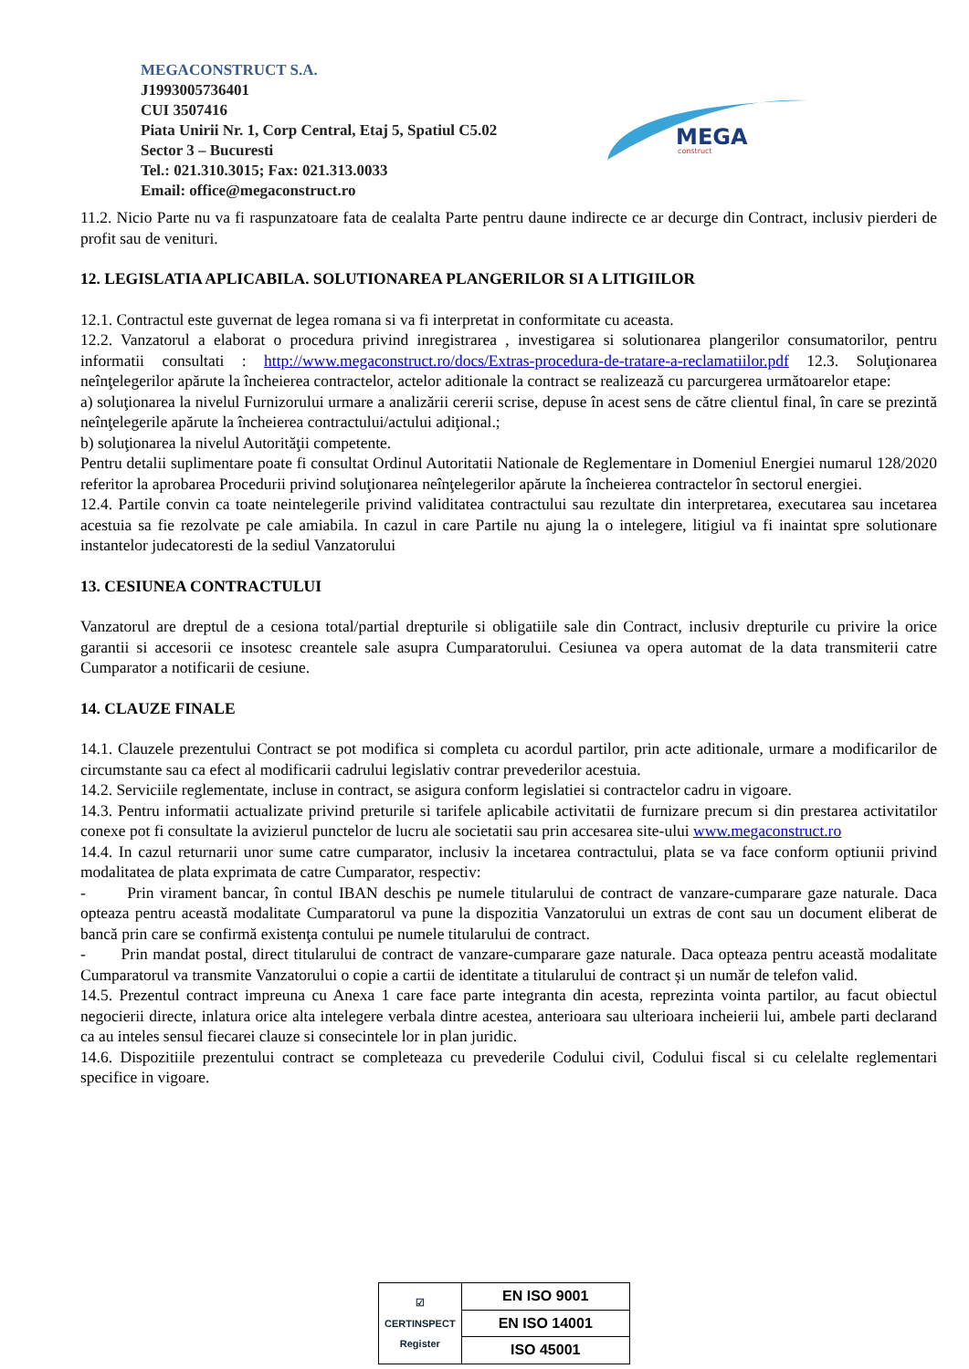MEGACONSTRUCT S.A.
J1993005736401
CUI 3507416
Piata Unirii Nr. 1, Corp Central, Etaj 5, Spatiul C5.02
Sector 3 – Bucuresti
Tel.: 021.310.3015; Fax: 021.313.0033
Email: office@megaconstruct.ro
MEGA
construct
11.2. Nicio Parte nu va fi raspunzatoare fata de cealalta Parte pentru daune indirecte ce ar decurge din Contract, inclusiv pierderi de profit sau de venituri.
12. LEGISLATIA APLICABILA. SOLUTIONAREA PLANGERILOR SI A LITIGIILOR
12.1. Contractul este guvernat de legea romana si va fi interpretat in conformitate cu aceasta.
12.2. Vanzatorul a elaborat o procedura privind inregistrarea , investigarea si solutionarea plangerilor consumatorilor, pentru informatii consultati : http://www.megaconstruct.ro/docs/Extras-procedura-de-tratare-a-reclamatiilor.pdf 12.3. Soluţionarea neînţelegerilor apărute la încheierea contractelor, actelor aditionale la contract se realizează cu parcurgerea următoarelor etape:
a) soluţionarea la nivelul Furnizorului urmare a analizării cererii scrise, depuse în acest sens de către clientul final, în care se prezintă neînţelegerile apărute la încheierea contractului/actului adiţional.;
b) soluţionarea la nivelul Autorităţii competente.
Pentru detalii suplimentare poate fi consultat Ordinul Autoritatii Nationale de Reglementare in Domeniul Energiei numarul 128/2020 referitor la aprobarea Procedurii privind soluţionarea neînţelegerilor apărute la încheierea contractelor în sectorul energiei.
12.4. Partile convin ca toate neintelegerile privind validitatea contractului sau rezultate din interpretarea, executarea sau incetarea acestuia sa fie rezolvate pe cale amiabila. In cazul in care Partile nu ajung la o intelegere, litigiul va fi inaintat spre solutionare instantelor judecatoresti de la sediul Vanzatorului
13. CESIUNEA CONTRACTULUI
Vanzatorul are dreptul de a cesiona total/partial drepturile si obligatiile sale din Contract, inclusiv drepturile cu privire la orice garantii si accesorii ce insotesc creantele sale asupra Cumparatorului. Cesiunea va opera automat de la data transmiterii catre Cumparator a notificarii de cesiune.
14. CLAUZE FINALE
14.1. Clauzele prezentului Contract se pot modifica si completa cu acordul partilor, prin acte aditionale, urmare a modificarilor de circumstante sau ca efect al modificarii cadrului legislativ contrar prevederilor acestuia.
14.2. Serviciile reglementate, incluse in contract, se asigura conform legislatiei si contractelor cadru in vigoare.
14.3. Pentru informatii actualizate privind preturile si tarifele aplicabile activitatii de furnizare precum si din prestarea activitatilor conexe pot fi consultate la avizierul punctelor de lucru ale societatii sau prin accesarea site-ului www.megaconstruct.ro
14.4. In cazul returnarii unor sume catre cumparator, inclusiv la incetarea contractului, plata se va face conform optiunii privind modalitatea de plata exprimata de catre Cumparator, respectiv:
- Prin virament bancar, în contul IBAN deschis pe numele titularului de contract de vanzare-cumparare gaze naturale. Daca opteaza pentru această modalitate Cumparatorul va pune la dispozitia Vanzatorului un extras de cont sau un document eliberat de bancă prin care se confirmă existenţa contului pe numele titularului de contract.
- Prin mandat postal, direct titularului de contract de vanzare-cumparare gaze naturale. Daca opteaza pentru această modalitate Cumparatorul va transmite Vanzatorului o copie a cartii de identitate a titularului de contract și un număr de telefon valid.
14.5. Prezentul contract impreuna cu Anexa 1 care face parte integranta din acesta, reprezinta vointa partilor, au facut obiectul negocierii directe, inlatura orice alta intelegere verbala dintre acestea, anterioara sau ulterioara incheierii lui, ambele parti declarand ca au inteles sensul fiecarei clauze si consecintele lor in plan juridic.
14.6. Dispozitiile prezentului contract se completeaza cu prevederile Codului civil, Codului fiscal si cu celelalte reglementari specifice in vigoare.
| ☑ CERTINSPECT Register | EN ISO 9001 |
| | EN ISO 14001 |
| | ISO 45001 |